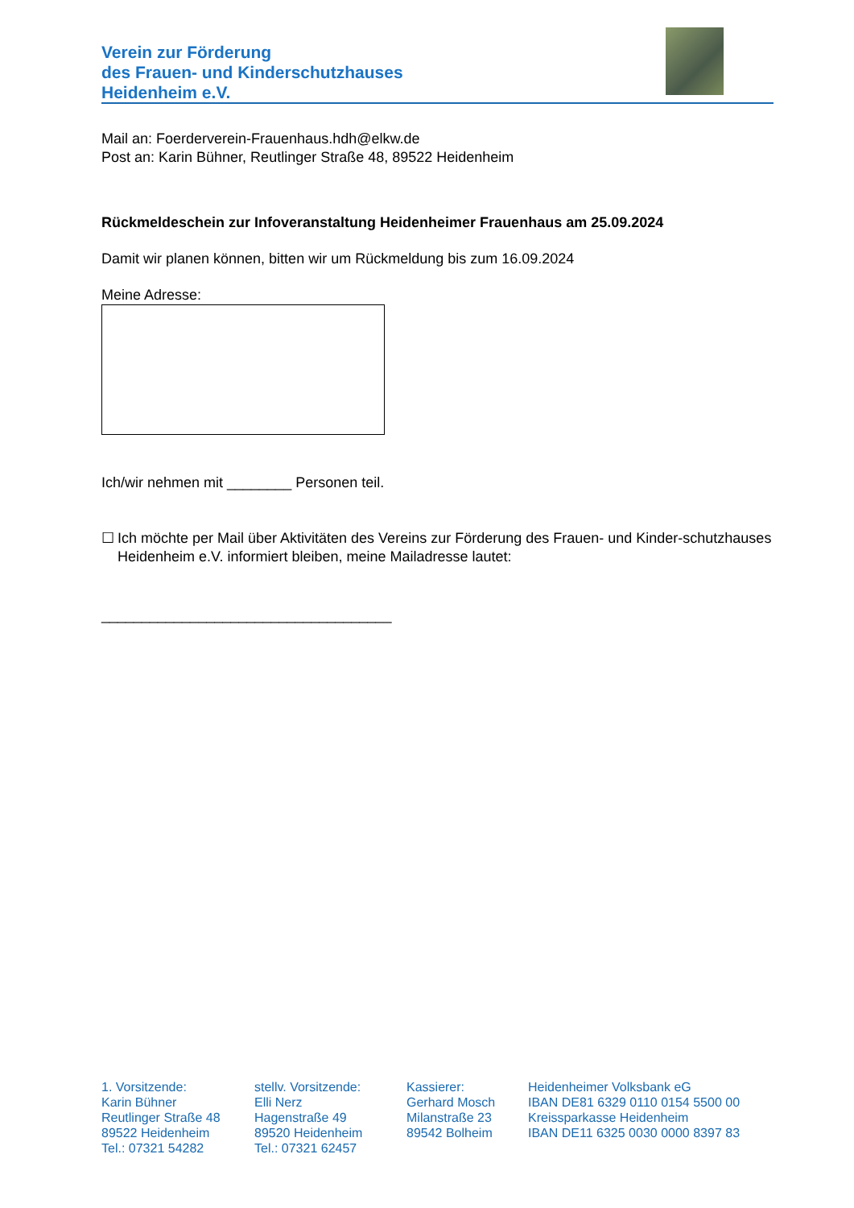Verein zur Förderung
des Frauen- und Kinderschutzhauses
Heidenheim e.V.
Mail an: Foerderverein-Frauenhaus.hdh@elkw.de
Post an: Karin Bühner, Reutlinger Straße 48, 89522 Heidenheim
Rückmeldeschein zur Infoveranstaltung Heidenheimer Frauenhaus am 25.09.2024
Damit wir planen können, bitten wir um Rückmeldung bis zum 16.09.2024
Meine Adresse:
Ich/wir nehmen mit ________ Personen teil.
☐ Ich möchte per Mail über Aktivitäten des Vereins zur Förderung des Frauen- und Kinder-schutzhauses Heidenheim e.V. informiert bleiben, meine Mailadresse lautet:
____________________________________
1. Vorsitzende:
Karin Bühner
Reutlinger Straße 48
89522 Heidenheim
Tel.: 07321 54282
stellv. Vorsitzende:
Elli Nerz
Hagenstraße 49
89520 Heidenheim
Tel.: 07321 62457
Kassierer:
Gerhard Mosch
Milanstraße 23
89542 Bolheim
Heidenheimer Volksbank eG
IBAN DE81 6329 0110 0154 5500 00
Kreissparkasse Heidenheim
IBAN DE11 6325 0030 0000 8397 83